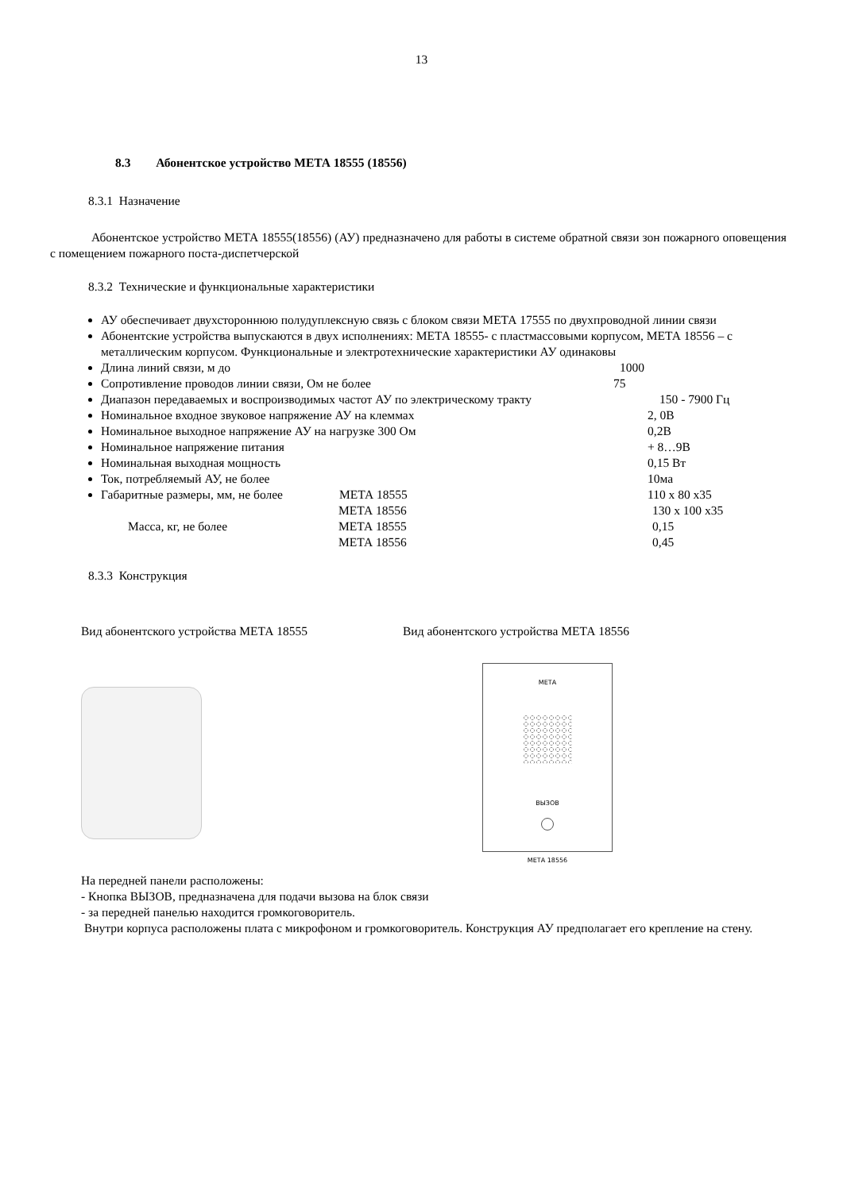13
8.3 Абонентское устройство МЕТА 18555 (18556)
8.3.1 Назначение
Абонентское устройство МЕТА 18555(18556) (АУ) предназначено для работы в системе обратной связи зон пожарного оповещения с помещением пожарного поста-диспетчерской
8.3.2 Технические и функциональные характеристики
АУ обеспечивает двухстороннюю полудуплексную связь с блоком связи МЕТА 17555 по двухпроводной линии связи
Абонентские устройства выпускаются в двух исполнениях: МЕТА 18555- с пластмассовыми корпусом, МЕТА 18556 – с металлическим корпусом. Функциональные и электротехнические характеристики АУ одинаковы
Длина линий связи, м до 1000
Сопротивление проводов линии связи, Ом не более 75
Диапазон передаваемых и воспроизводимых частот АУ по электрическому тракту 150 - 7900 Гц
Номинальное входное звуковое напряжение АУ на клеммах 2, 0В
Номинальное выходное напряжение АУ на нагрузке 300 Ом 0,2В
Номинальное напряжение питания + 8…9В
Номинальная выходная мощность 0,15 Вт
Ток, потребляемый АУ, не более 10ма
Габаритные размеры, мм, не более МЕТА 18555 110 x 80 x35
МЕТА 18556 130 x 100 x35 Масса, кг, не более МЕТА 18555 0,15 МЕТА 18556 0,45
8.3.3 Конструкция
Вид абонентского устройства МЕТА 18555 Вид абонентского устройства МЕТА 18556
МЕТА
ВЫЗОВ
МЕТА 18556
На передней панели расположены:
- Кнопка ВЫЗОВ, предназначена для подачи вызова на блок связи
- за передней панелью находится громкоговоритель.
Внутри корпуса расположены плата с микрофоном и громкоговоритель. Конструкция АУ предполагает его крепление на стену.